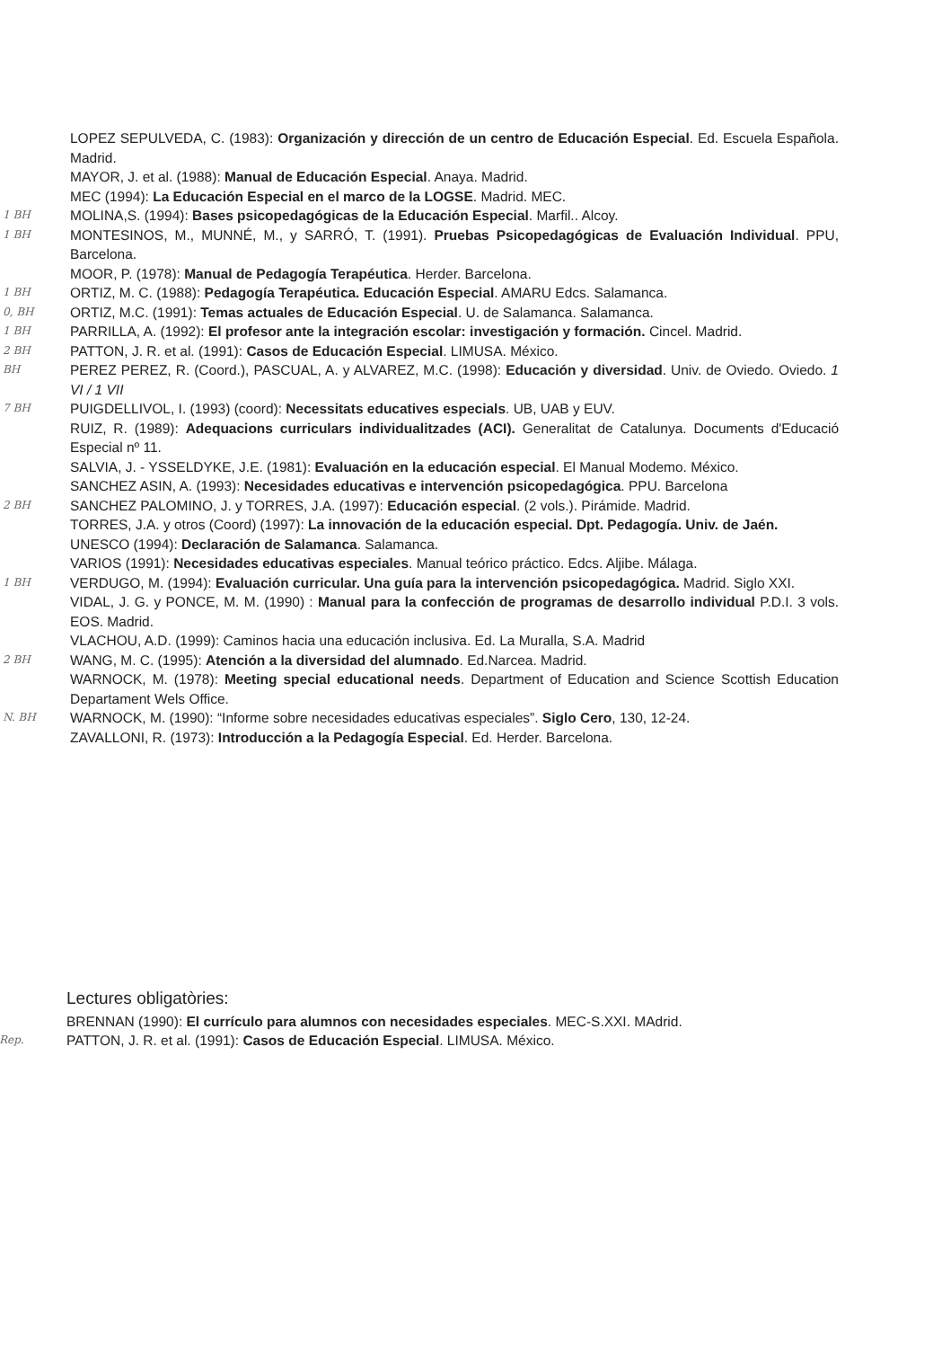LOPEZ SEPULVEDA, C. (1983): Organización y dirección de un centro de Educación Especial. Ed. Escuela Española. Madrid.
MAYOR, J. et al. (1988): Manual de Educación Especial. Anaya. Madrid.
MEC (1994): La Educación Especial en el marco de la LOGSE. Madrid. MEC.
1 BH
MOLINA,S. (1994): Bases psicopedagógicas de la Educación Especial. Marfil.. Alcoy.
1 BH
MONTESINOS, M., MUNNÉ, M., y SARRÓ, T. (1991). Pruebas Psicopedagógicas de Evaluación Individual. PPU, Barcelona.
MOOR, P. (1978): Manual de Pedagogía Terapéutica. Herder. Barcelona.
1 BH
ORTIZ, M. C. (1988): Pedagogía Terapéutica. Educación Especial. AMARU Edcs. Salamanca.
0, BH
ORTIZ, M.C. (1991): Temas actuales de Educación Especial. U. de Salamanca. Salamanca.
1 BH
PARRILLA, A. (1992): El profesor ante la integración escolar: investigación y formación. Cincel. Madrid.
2 BH
PATTON, J. R. et al. (1991): Casos de Educación Especial. LIMUSA. México.
BH
PEREZ PEREZ, R. (Coord.), PASCUAL, A. y ALVAREZ, M.C. (1998): Educación y diversidad. Univ. de Oviedo. Oviedo. 1 VI / 1 VII
7 BH
PUIGDELLIVOL, I. (1993) (coord): Necessitats educatives especials. UB, UAB y EUV.
RUIZ, R. (1989): Adequacions curriculars individualitzades (ACI). Generalitat de Catalunya. Documents d'Educació Especial nº 11.
SALVIA, J. - YSSELDYKE, J.E. (1981): Evaluación en la educación especial. El Manual Modemo. México.
SANCHEZ ASIN, A. (1993): Necesidades educativas e intervención psicopedagógica. PPU. Barcelona
2 BH
SANCHEZ PALOMINO, J. y TORRES, J.A. (1997): Educación especial. (2 vols.). Pirámide. Madrid.
TORRES, J.A. y otros (Coord) (1997): La innovación de la educación especial. Dpt. Pedagogía. Univ. de Jaén.
UNESCO (1994): Declaración de Salamanca. Salamanca.
VARIOS (1991): Necesidades educativas especiales. Manual teórico práctico. Edcs. Aljibe. Málaga.
1 BH
VERDUGO, M. (1994): Evaluación curricular. Una guía para la intervención psicopedagógica. Madrid. Siglo XXI.
VIDAL, J. G. y PONCE, M. M. (1990) : Manual para la confección de programas de desarrollo individual P.D.I. 3 vols. EOS. Madrid.
VLACHOU, A.D. (1999): Caminos hacia una educación inclusiva. Ed. La Muralla, S.A. Madrid
2 BH
WANG, M. C. (1995): Atención a la diversidad del alumnado. Ed.Narcea. Madrid.
WARNOCK, M. (1978): Meeting special educational needs. Department of Education and Science Scottish Education Departament Wels Office.
N. BH
WARNOCK, M. (1990): “Informe sobre necesidades educativas especiales”. Siglo Cero, 130, 12-24.
ZAVALLONI, R. (1973): Introducción a la Pedagogía Especial. Ed. Herder. Barcelona.
Lectures obligatòries:
BRENNAN (1990): El currículo para alumnos con necesidades especiales. MEC-S.XXI. MAdrid.
Rep.
PATTON, J. R. et al. (1991): Casos de Educación Especial. LIMUSA. México.